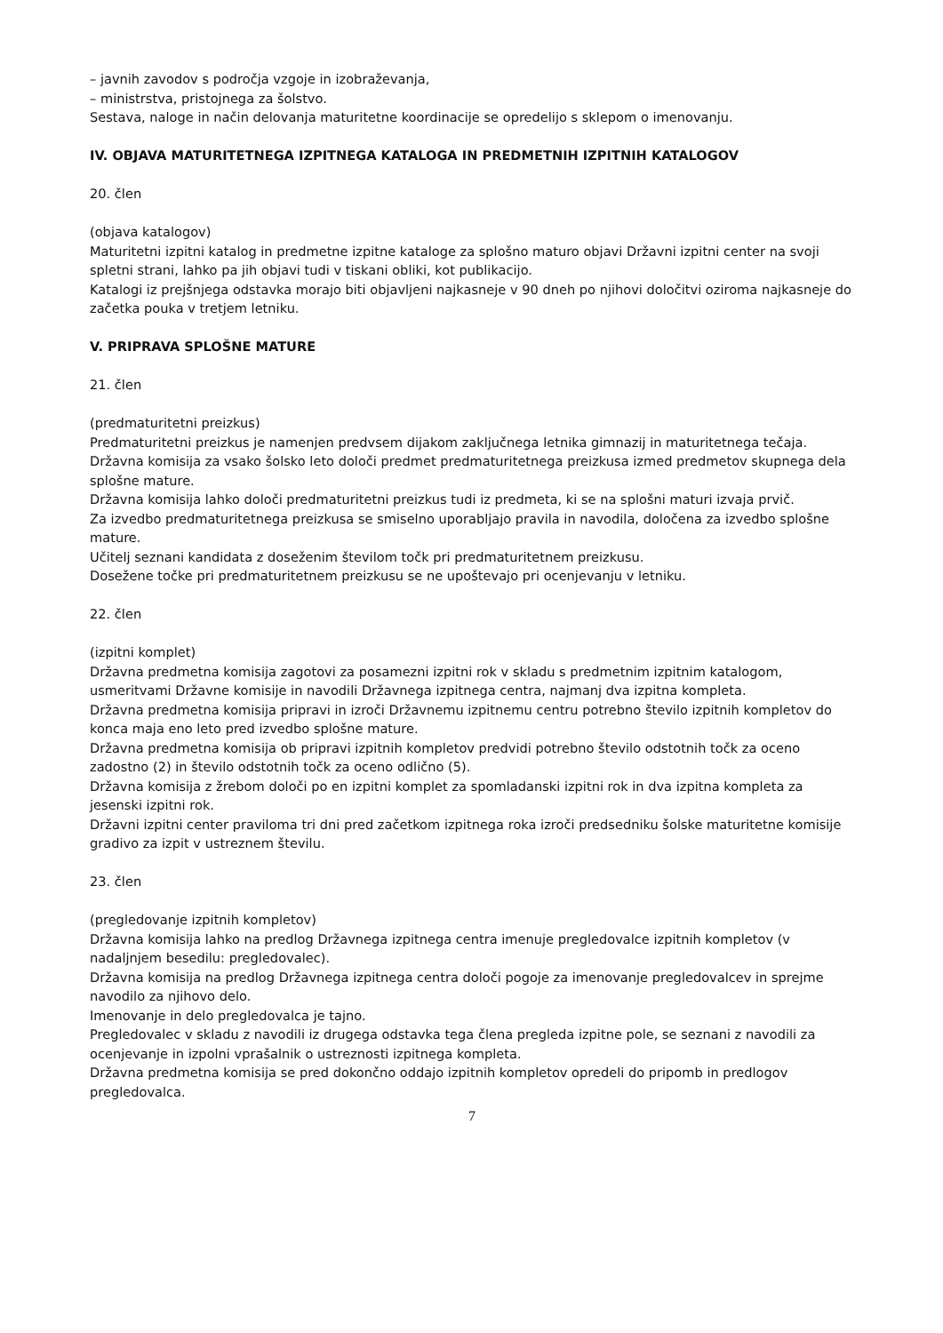– javnih zavodov s področja vzgoje in izobraževanja,
– ministrstva, pristojnega za šolstvo.
Sestava, naloge in način delovanja maturitetne koordinacije se opredelijo s sklepom o imenovanju.
IV. OBJAVA MATURITETNEGA IZPITNEGA KATALOGA IN PREDMETNIH IZPITNIH KATALOGOV
20. člen
(objava katalogov)
Maturitetni izpitni katalog in predmetne izpitne kataloge za splošno maturo objavi Državni izpitni center na svoji spletni strani, lahko pa jih objavi tudi v tiskani obliki, kot publikacijo.
Katalogi iz prejšnjega odstavka morajo biti objavljeni najkasneje v 90 dneh po njihovi določitvi oziroma najkasneje do začetka pouka v tretjem letniku.
V. PRIPRAVA SPLOŠNE MATURE
21. člen
(predmaturitetni preizkus)
Predmaturitetni preizkus je namenjen predvsem dijakom zaključnega letnika gimnazij in maturitetnega tečaja.
Državna komisija za vsako šolsko leto določi predmet predmaturitetnega preizkusa izmed predmetov skupnega dela splošne mature.
Državna komisija lahko določi predmaturitetni preizkus tudi iz predmeta, ki se na splošni maturi izvaja prvič.
Za izvedbo predmaturitetnega preizkusa se smiselno uporabljajo pravila in navodila, določena za izvedbo splošne mature.
Učitelj seznani kandidata z doseženim številom točk pri predmaturitetnem preizkusu.
Dosežene točke pri predmaturitetnem preizkusu se ne upoštevajo pri ocenjevanju v letniku.
22. člen
(izpitni komplet)
Državna predmetna komisija zagotovi za posamezni izpitni rok v skladu s predmetnim izpitnim katalogom, usmeritvami Državne komisije in navodili Državnega izpitnega centra, najmanj dva izpitna kompleta.
Državna predmetna komisija pripravi in izroči Državnemu izpitnemu centru potrebno število izpitnih kompletov do konca maja eno leto pred izvedbo splošne mature.
Državna predmetna komisija ob pripravi izpitnih kompletov predvidi potrebno število odstotnih točk za oceno zadostno (2) in število odstotnih točk za oceno odlično (5).
Državna komisija z žrebom določi po en izpitni komplet za spomladanski izpitni rok in dva izpitna kompleta za jesenski izpitni rok.
Državni izpitni center praviloma tri dni pred začetkom izpitnega roka izroči predsedniku šolske maturitetne komisije gradivo za izpit v ustreznem številu.
23. člen
(pregledovanje izpitnih kompletov)
Državna komisija lahko na predlog Državnega izpitnega centra imenuje pregledovalce izpitnih kompletov (v nadaljnjem besedilu: pregledovalec).
Državna komisija na predlog Državnega izpitnega centra določi pogoje za imenovanje pregledovalcev in sprejme navodilo za njihovo delo.
Imenovanje in delo pregledovalca je tajno.
Pregledovalec v skladu z navodili iz drugega odstavka tega člena pregleda izpitne pole, se seznani z navodili za ocenjevanje in izpolni vprašalnik o ustreznosti izpitnega kompleta.
Državna predmetna komisija se pred dokončno oddajo izpitnih kompletov opredeli do pripomb in predlogov pregledovalca.
7